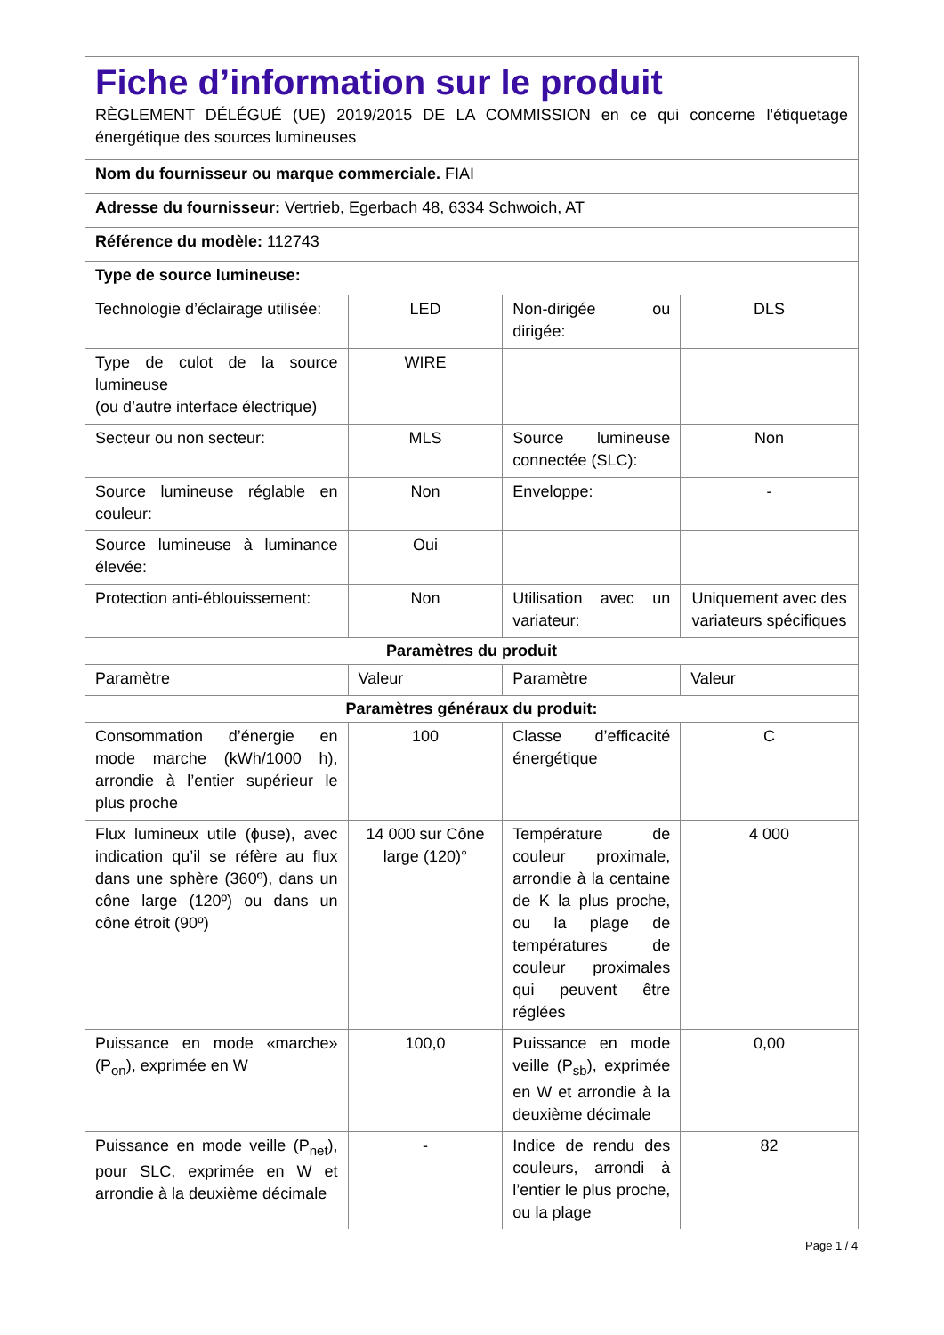| Fiche d’information sur le produit RÈGLEMENT DÉLÉGUÉ (UE) 2019/2015 DE LA COMMISSION en ce qui concerne l'étiquetage énergétique des sources lumineuses | | | |
| Nom du fournisseur ou marque commerciale. FIAI | | | |
| Adresse du fournisseur: Vertrieb, Egerbach 48, 6334 Schwoich, AT | | | |
| Référence du modèle: 112743 | | | |
| Type de source lumineuse: | | | |
| Technologie d’éclairage utilisée: | LED | Non-dirigée ou dirigée: | DLS |
| Type de culot de la source lumineuse (ou d’autre interface électrique) | WIRE | | |
| Secteur ou non secteur: | MLS | Source lumineuse connectée (SLC): | Non |
| Source lumineuse réglable en couleur: | Non | Enveloppe: | - |
| Source lumineuse à luminance élevée: | Oui | | |
| Protection anti-éblouissement: | Non | Utilisation avec un variateur: | Uniquement avec des variateurs spécifiques |
| Paramètres du produit | | | |
| Paramètre | Valeur | Paramètre | Valeur |
| Paramètres généraux du produit: | | | |
| Consommation d’énergie en mode marche (kWh/1000 h), arrondie à l’entier supérieur le plus proche | 100 | Classe d’efficacité énergétique | C |
| Flux lumineux utile (ɸuse), avec indication qu’il se réfère au flux dans une sphère (360º), dans un cône large (120º) ou dans un cône étroit (90º) | 14 000 sur Cône large (120)° | Température de couleur proximale, arrondie à la centaine de K la plus proche, ou la plage de températures de couleur proximales qui peuvent être réglées | 4 000 |
| Puissance en mode «marche» (P<sub>on</sub>), exprimée en W | 100,0 | Puissance en mode veille (P<sub>sb</sub>), exprimée en W et arrondie à la deuxième décimale | 0,00 |
| Puissance en mode veille (P<sub>net</sub>), pour SLC, exprimée en W et arrondie à la deuxième décimale | - | Indice de rendu des couleurs, arrondi à l’entier le plus proche, ou la plage | 82 |
Page 1 / 4